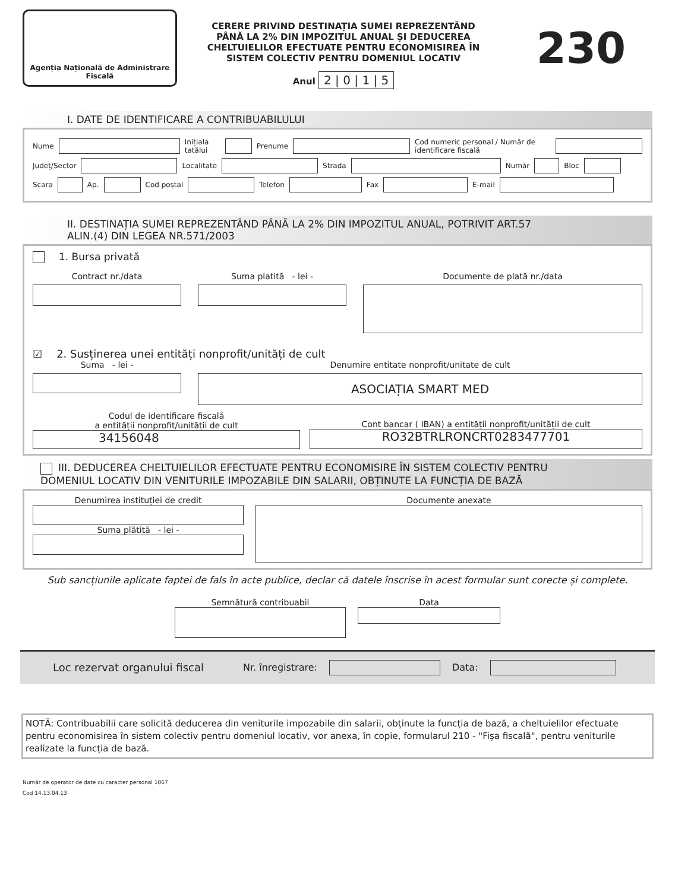Agenția Națională de Administrare
Fiscală
CERERE PRIVIND DESTINAȚIA SUMEI REPREZENTÂND
PÂNĂ LA 2% DIN IMPOZITUL ANUAL ȘI DEDUCEREA
CHELTUIELILOR EFECTUATE PENTRU ECONOMISIREA ÎN
SISTEM COLECTIV PENTRU DOMENIUL LOCATIV
Anul 2 | 0 | 1 | 5
230
I. DATE DE IDENTIFICARE A CONTRIBUABILULUI
Nume Inițiala tatălui Prenume Cod numeric personal / Număr de identificare fiscală
Județ/Sector Localitate Strada Număr Bloc
Scara Ap. Cod poștal Telefon Fax E-mail
II. DESTINAȚIA SUMEI REPREZENTÂND PÂNĂ LA 2% DIN IMPOZITUL ANUAL, POTRIVIT ART.57
ALIN.(4) DIN LEGEA NR.571/2003
1. Bursa privată
Contract nr./data Suma platită - lei - Documente de plată nr./data
☑ 2. Susținerea unei entități nonprofit/unități de cult
Suma - lei - Denumire entitate nonprofit/unitate de cult
ASOCIAȚIA SMART MED
Codul de identificare fiscală
a entității nonprofit/unității de cult
34156048
Cont bancar ( IBAN) a entității nonprofit/unității de cult
RO32BTRLRONCRT0283477701
III. DEDUCEREA CHELTUIELILOR EFECTUATE PENTRU ECONOMISIRE ÎN SISTEM COLECTIV PENTRU
DOMENIUL LOCATIV DIN VENITURILE IMPOZABILE DIN SALARII, OBȚINUTE LA FUNCȚIA DE BAZĂ
Denumirea instituției de credit
Suma plătită - lei -
Documente anexate
Sub sancțiunile aplicate faptei de fals în acte publice, declar că datele înscrise în acest formular sunt corecte și complete.
Semnătură contribuabil Data
Loc rezervat organului fiscal Nr. înregistrare: Data:
NOTĂ: Contribuabilii care solicită deducerea din veniturile impozabile din salarii, obținute la funcția de bază, a cheltuielilor efectuate pentru economisirea în sistem colectiv pentru domeniul locativ, vor anexa, în copie, formularul 210 - "Fișa fiscală", pentru veniturile realizate la funcția de bază.
Număr de operator de date cu caracter personal 1067
Cod 14.13.04.13